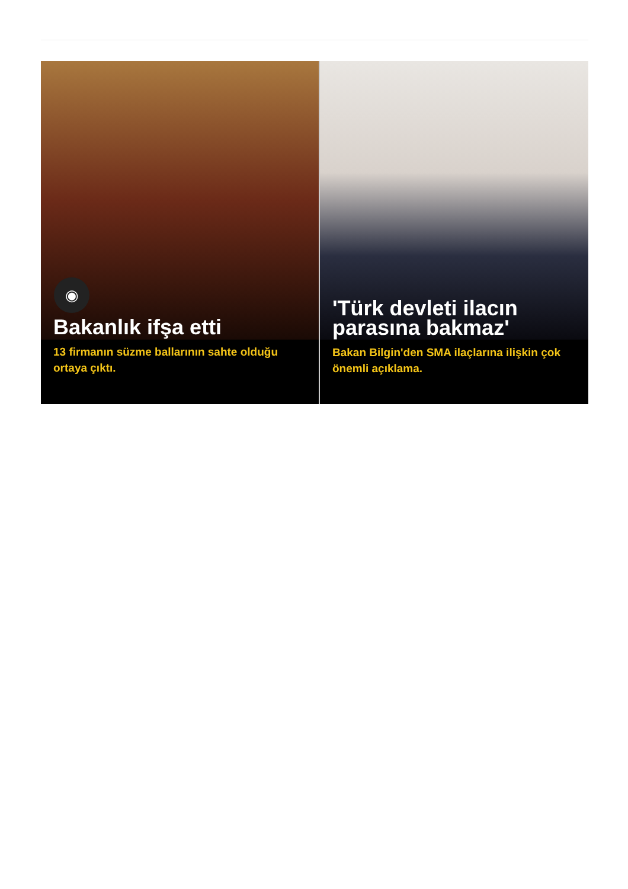◉
Bakanlık ifşa etti
13 firmanın süzme ballarının sahte olduğu ortaya çıktı.
'Türk devleti ilacın parasına bakmaz'
Bakan Bilgin'den SMA ilaçlarına ilişkin çok önemli açıklama.